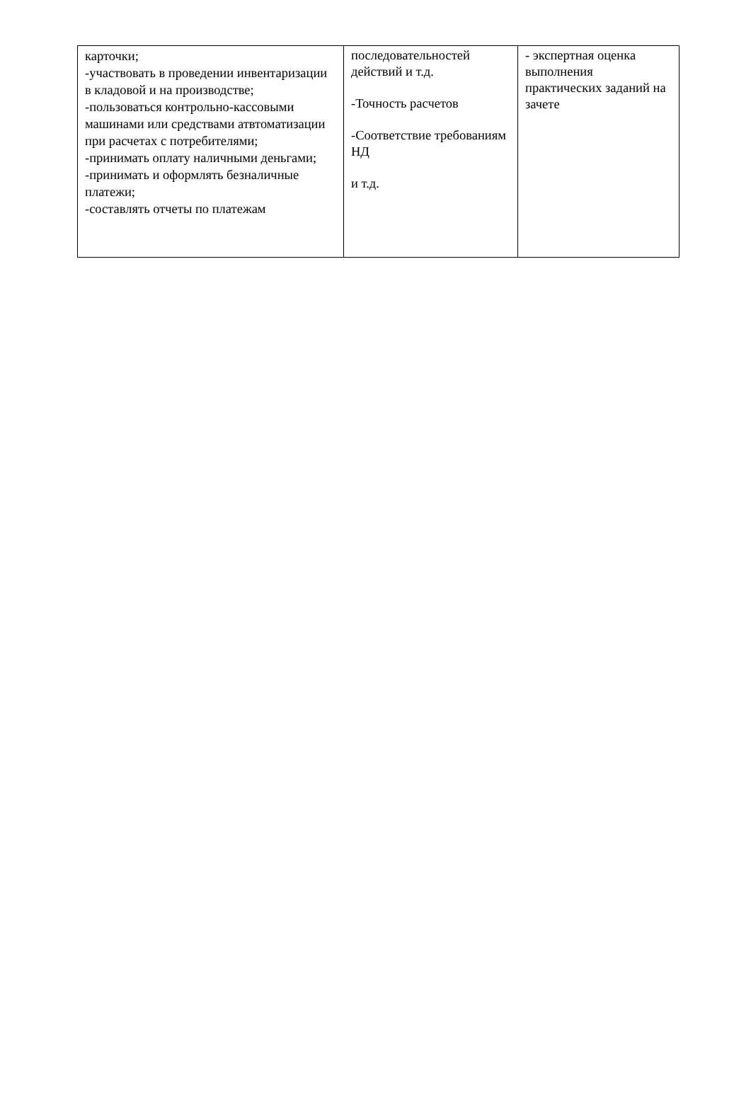| карточки; -участвовать в проведении инвентаризации в кладовой и на производстве; -пользоваться контрольно-кассовыми машинами или средствами атвтоматизации при расчетах с потребителями; -принимать оплату наличными деньгами; -принимать и оформлять безналичные платежи; -составлять отчеты по платежам | последовательностей действий и т.д. -Точность расчетов -Соответствие требованиям НД и т.д. | - экспертная оценка выполнения практических заданий на зачете |